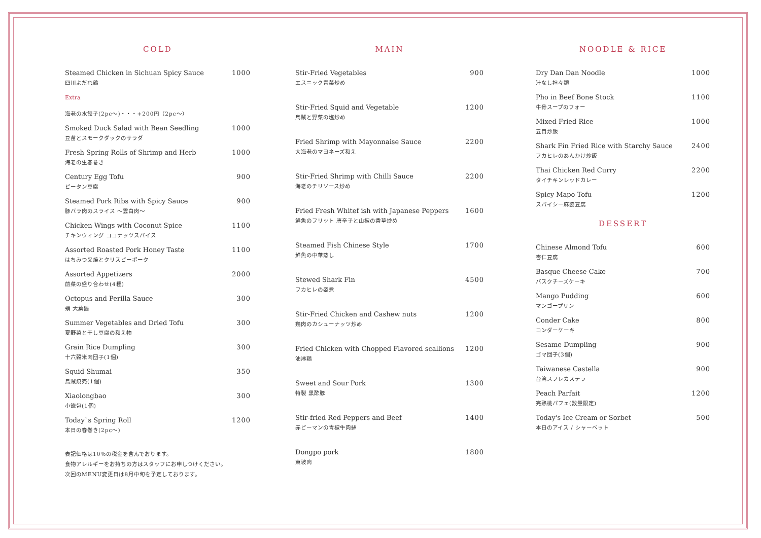COLD
| Steamed Chicken in Sichuan Spicy Sauce 四川よだれ鶏 | 1000 |
| Extra 海老の水餃子(2pc～)・・・+200円（2pc～） | |
| Smoked Duck Salad with Bean Seedling 豆苗とスモークダックのサラダ | 1000 |
| Fresh Spring Rolls of Shrimp and Herb 海老の生春巻き | 1000 |
| Century Egg Tofu ピータン豆腐 | 900 |
| Steamed Pork Ribs with Spicy Sauce 豚バラ肉のスライス ～雲白肉～ | 900 |
| Chicken Wings with Coconut Spice チキンウィング ココナッツスパイス | 1100 |
| Assorted Roasted Pork Honey Taste はちみつ叉焼とクリスピーポーク | 1100 |
| Assorted Appetizers 前菜の盛り合わせ(4種) | 2000 |
| Octopus and Perilla Sauce 蛸 大葉醤 | 300 |
| Summer Vegetables and Dried Tofu 夏野菜と干し豆腐の和え物 | 300 |
| Grain Rice Dumpling 十六穀米肉団子(1個) | 300 |
| Squid Shumai 烏賊焼売(1個) | 350 |
| Xiaolongbao 小籠包(1個) | 300 |
| Today`s Spring Roll 本日の春巻き(2pc～) | 1200 |
表記価格は10％の税金を含んでおります。
食物アレルギーをお持ちの方はスタッフにお申しつけください。
次回のMENU変更日は8月中旬を予定しております。
MAIN
| Stir-Fried Vegetables エスニック青菜炒め | 900 |
| Stir-Fried Squid and Vegetable 烏賊と野菜の塩炒め | 1200 |
| Fried Shrimp with Mayonnaise Sauce 大海老のマヨネーズ和え | 2200 |
| Stir-Fried Shrimp with Chilli Sauce 海老のチリソース炒め | 2200 |
| Fried Fresh Whitef ish with Japanese Peppers 鮮魚のフリット 唐辛子と山椒の香草炒め | 1600 |
| Steamed Fish Chinese Style 鮮魚の中華蒸し | 1700 |
| Stewed Shark Fin フカヒレの姿煮 | 4500 |
| Stir-Fried Chicken and Cashew nuts 鶏肉のカシューナッツ炒め | 1200 |
| Fried Chicken with Chopped Flavored scallions 油淋鶏 | 1200 |
| Sweet and Sour Pork 特製 黒酢豚 | 1300 |
| Stir-fried Red Peppers and Beef 赤ピーマンの青椒牛肉絲 | 1400 |
| Dongpo pork 東坡肉 | 1800 |
NOODLE & RICE
| Dry Dan Dan Noodle 汁なし担々麺 | 1000 |
| Pho in Beef Bone Stock 牛骨スープのフォー | 1100 |
| Mixed Fried Rice 五目炒飯 | 1000 |
| Shark Fin Fried Rice with Starchy Sauce フカヒレのあんかけ炒飯 | 2400 |
| Thai Chicken Red Curry タイチキンレッドカレー | 2200 |
| Spicy Mapo Tofu スパイシー麻婆豆腐 | 1200 |
DESSERT
| Chinese Almond Tofu 杏仁豆腐 | 600 |
| Basque Cheese Cake バスクチーズケーキ | 700 |
| Mango Pudding マンゴープリン | 600 |
| Conder Cake コンダーケーキ | 800 |
| Sesame Dumpling ゴマ団子(3個) | 900 |
| Taiwanese Castella 台湾スフレカステラ | 900 |
| Peach Parfait 完熟桃パフェ(数量限定) | 1200 |
| Today's Ice Cream or Sorbet 本日のアイス / シャーベット | 500 |